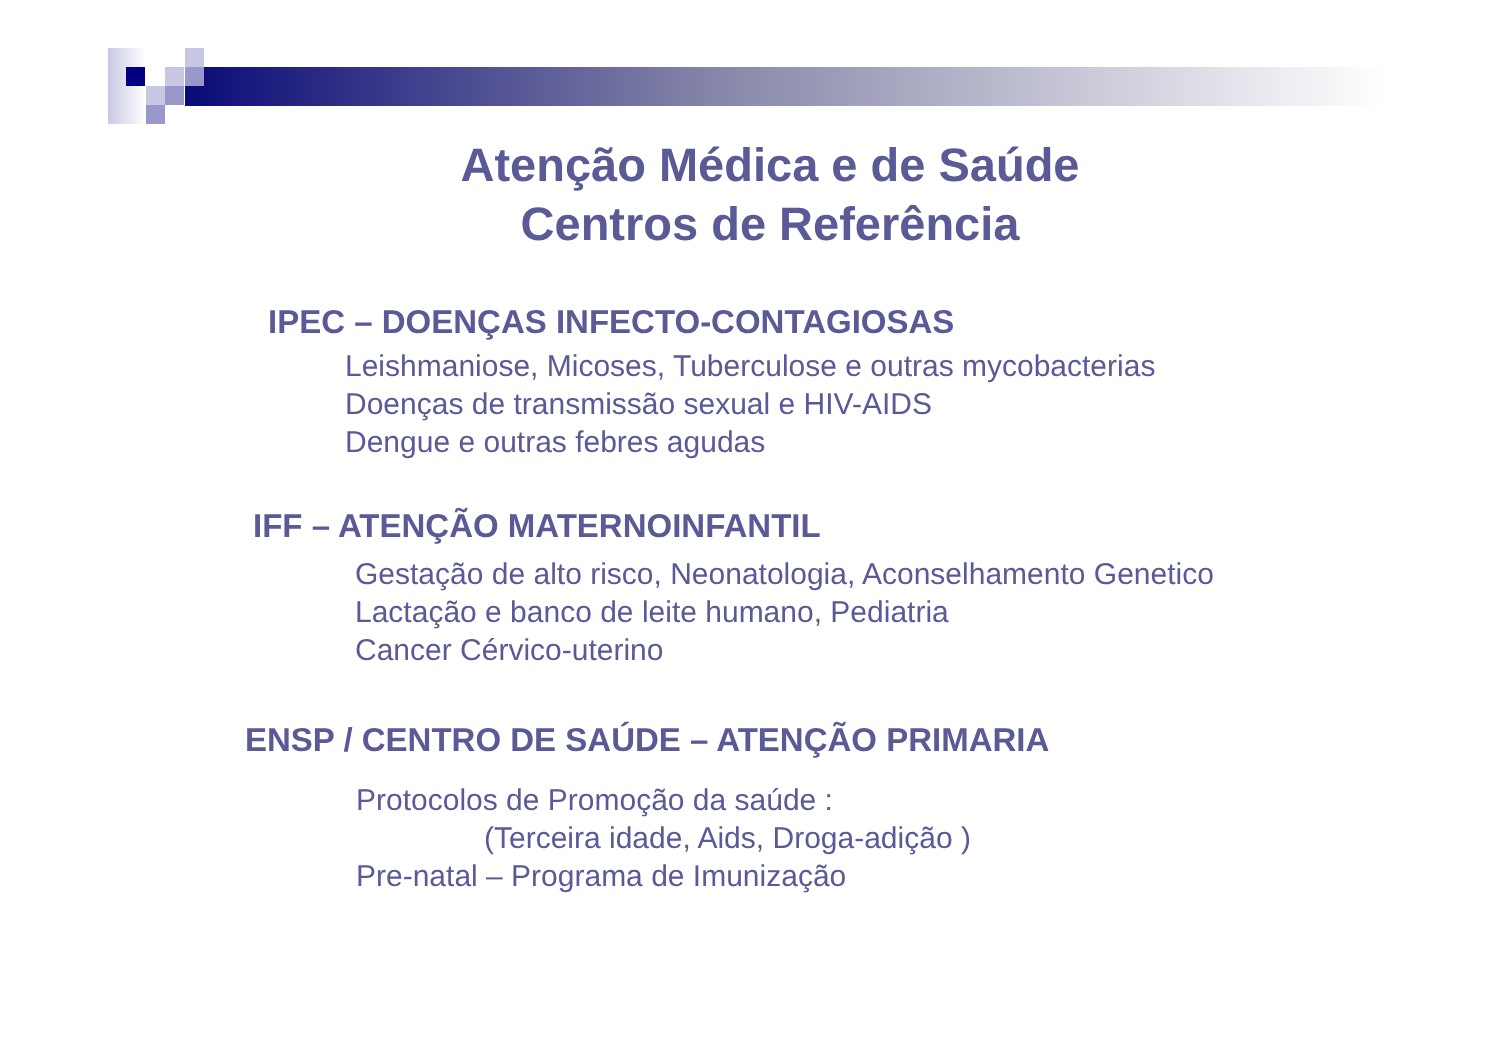Atenção Médica e de Saúde
Centros de Referência
IPEC – DOENÇAS INFECTO-CONTAGIOSAS
Leishmaniose, Micoses, Tuberculose e outras mycobacterias
Doenças de transmissão sexual e HIV-AIDS
Dengue e outras febres agudas
IFF – ATENÇÃO MATERNOINFANTIL
Gestação de alto risco, Neonatologia, Aconselhamento Genetico
Lactação e banco de leite humano, Pediatria
Cancer Cérvico-uterino
ENSP / CENTRO DE SAÚDE – ATENÇÃO PRIMARIA
Protocolos de Promoção da saúde :
(Terceira idade, Aids, Droga-adição )
Pre-natal – Programa de Imunização